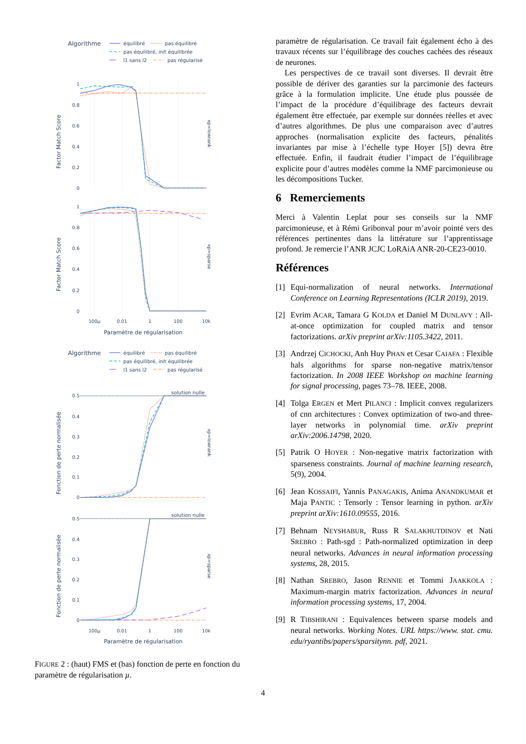Algorithme
équilibré
pas équilibré
pas équilibré, init équilibrée
l1 sans l2
pas régularisé
1
0.8
0.6
0.4
0.2
0
1
0.8
0.6
0.4
0.2
0
Factor Match Score
Factor Match Score
xp=lowrank
xp=sparse
100µ
0.01
1
100
10k
Paramètre de régularisation
Algorithme
équilibré
pas équilibré
pas équilibré, init équilibrée
l1 sans l2
pas régularisé
0.5
0.4
0.3
0.2
0.1
0
0.5
0.4
0.3
0.2
0.1
0
solution nulle
solution nulle
Fonction de perte normalisée
Fonction de perte normalisée
xp=lowrank
xp=sparse
100µ
0.01
1
100
10k
Paramètre de régularisation
FIGURE 2 : (haut) FMS et (bas) fonction de perte en fonction du paramètre de régularisation µ.
paramètre de régularisation. Ce travail fait également écho à des travaux récents sur l’équilibrage des couches cachées des réseaux de neurones.
Les perspectives de ce travail sont diverses. Il devrait être possible de dériver des garanties sur la parcimonie des facteurs grâce à la formulation implicite. Une étude plus poussée de l’impact de la procédure d’équilibrage des facteurs devrait également être effectuée, par exemple sur données réelles et avec d’autres algorithmes. De plus une comparaison avec d’autres approches (normalisation explicite des facteurs, pénalités invariantes par mise à l’échelle type Hoyer [5]) devra être effectuée. Enfin, il faudrait étudier l’impact de l’équilibrage explicite pour d’autres modèles comme la NMF parcimonieuse ou les décompositions Tucker.
6 Remerciements
Merci à Valentin Leplat pour ses conseils sur la NMF parcimonieuse, et à Rémi Gribonval pour m’avoir pointé vers des références pertinentes dans la littérature sur l’apprentissage profond. Je remercie l’ANR JCJC LoRAiA ANR-20-CE23-0010.
Références
[1] Equi-normalization of neural networks. International Conference on Learning Representations (ICLR 2019), 2019.
[2] Evrim ACAR, Tamara G KOLDA et Daniel M DUNLAVY : All-at-once optimization for coupled matrix and tensor factorizations. arXiv preprint arXiv:1105.3422, 2011.
[3] Andrzej CICHOCKI, Anh Huy PHAN et Cesar CAIAFA : Flexible hals algorithms for sparse non-negative matrix/tensor factorization. In 2008 IEEE Workshop on machine learning for signal processing, pages 73–78. IEEE, 2008.
[4] Tolga ERGEN et Mert PILANCI : Implicit convex regularizers of cnn architectures : Convex optimization of two-and three-layer networks in polynomial time. arXiv preprint arXiv:2006.14798, 2020.
[5] Patrik O HOYER : Non-negative matrix factorization with sparseness constraints. Journal of machine learning research, 5(9), 2004.
[6] Jean KOSSAIFI, Yannis PANAGAKIS, Anima ANANDKUMAR et Maja PANTIC : Tensorly : Tensor learning in python. arXiv preprint arXiv:1610.09555, 2016.
[7] Behnam NEYSHABUR, Russ R SALAKHUTDINOV et Nati SREBRO : Path-sgd : Path-normalized optimization in deep neural networks. Advances in neural information processing systems, 28, 2015.
[8] Nathan SREBRO, Jason RENNIE et Tommi JAAKKOLA : Maximum-margin matrix factorization. Advances in neural information processing systems, 17, 2004.
[9] R TIBSHIRANI : Equivalences between sparse models and neural networks. Working Notes. URL https://www. stat. cmu. edu/ryantibs/papers/sparsitynn. pdf, 2021.
4